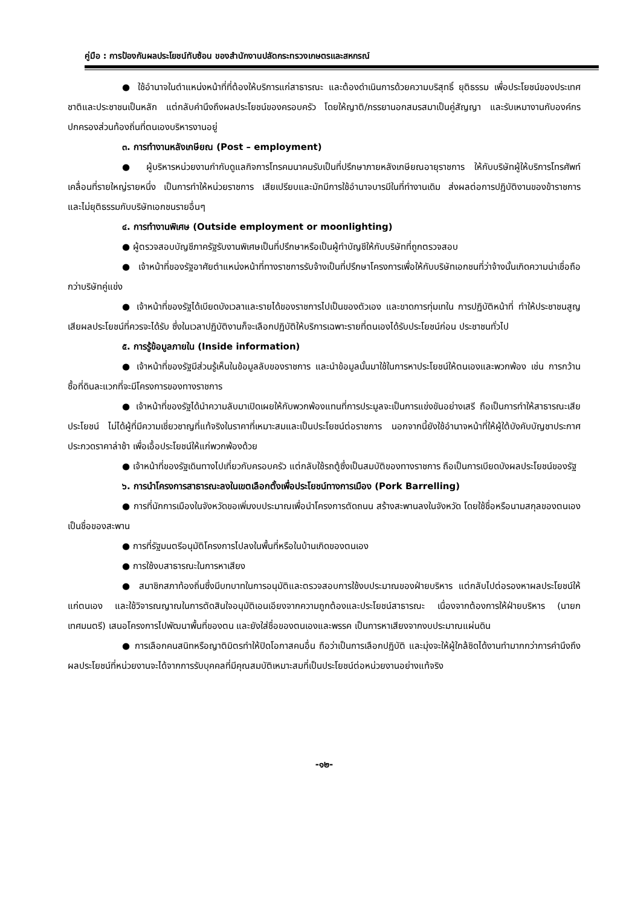คู่มือ : การป้องกันผลประโยชน์ทับซ้อน ของสำนักงานปลัดกระทรวงเกษตรและสหกรณ์
● ใช้อำนาจในตำแหน่งหน้าที่ที่ต้องให้บริการแก่สาธารณะ และต้องดำเนินการด้วยความบริสุทธิ์ ยุติธรรม เพื่อประโยชน์ของประเทศชาติและประชาชนเป็นหลัก แต่กลับคำนึงถึงผลประโยชน์ของครอบครัว โดยให้ญาติ/ภรรยานอกสมรสมาเป็นคู่สัญญา และรับเหมางานกับองค์กรปกครองส่วนท้องถิ่นที่ตนเองบริหารงานอยู่
๓. การทำงานหลังเกษียณ (Post – employment)
● ผู้บริหารหน่วยงานกำกับดูแลกิจการโทรคมนาคมรับเป็นที่ปรึกษาภายหลังเกษียณอายุราชการ ให้กับบริษัทผู้ให้บริการโทรศัพท์เคลื่อนที่รายใหญ่รายหนึ่ง เป็นการทำให้หน่วยราชการ เสียเปรียบและมักมีการใช้อำนาจบารมีในที่ทำงานเดิม ส่งผลต่อการปฏิบัติงานของข้าราชการ และไม่ยุติธรรมกับบริษัทเอกชนรายอื่นๆ
๔. การทำงานพิเศษ (Outside employment or moonlighting)
● ผู้ตรวจสอบบัญชีภาครัฐรับงานพิเศษเป็นที่ปรึกษาหรือเป็นผู้ทำบัญชีให้กับบริษัทที่ถูกตรวจสอบ
● เจ้าหน้าที่ของรัฐอาศัยตำแหน่งหน้าที่ทางราชการรับจ้างเป็นที่ปรึกษาโครงการเพื่อให้กับบริษัทเอกชนที่ว่าจ้างนั้นเกิดความน่าเชื่อถือกว่าบริษัทคู่แข่ง
● เจ้าหน้าที่ของรัฐได้เบียดบังเวลาและรายได้ของราชการไปเป็นของตัวเอง และขาดการทุ่มเทใน การปฏิบัติหน้าที่ ทำให้ประชาชนสูญเสียผลประโยชน์ที่ควรจะได้รับ ซึ่งในเวลาปฏิบัติงานก็จะเลือกปฏิบัติให้บริการเฉพาะรายที่ตนเองได้รับประโยชน์ก่อน ประชาชนทั่วไป
๕. การรู้ข้อมูลภายใน (Inside information)
● เจ้าหน้าที่ของรัฐมีส่วนรู้เห็นในข้อมูลลับของราชการ และนำข้อมูลนั้นมาใช้ในการหาประโยชน์ให้ตนเองและพวกพ้อง เช่น การกว้านซื้อที่ดินละแวกที่จะมีโครงการของทางราชการ
● เจ้าหน้าที่ของรัฐได้นำความลับมาเปิดเผยให้กับพวกพ้องแทนที่การประมูลจะเป็นการแข่งขันอย่างเสรี ถือเป็นการทำให้สาธารณะเสียประโยชน์ ไม่ได้ผู้ที่มีความเชี่ยวชาญที่แท้จริงในราคาที่เหมาะสมและเป็นประโยชน์ต่อราชการ นอกจากนี้ยังใช้อำนาจหน้าที่ให้ผู้ใต้บังคับบัญชาประกาศประกวดราคาล่าช้า เพื่อเอื้อประโยชน์ให้แก่พวกพ้องด้วย
● เจ้าหน้าที่ของรัฐเดินทางไปเที่ยวกับครอบครัว แต่กลับใช้รถตู้ซึ่งเป็นสมบัติของทางราชการ ถือเป็นการเบียดบังผลประโยชน์ของรัฐ
๖. การนำโครงการสาธารณะลงในเขตเลือกตั้งเพื่อประโยชน์ทางการเมือง (Pork Barrelling)
● การที่นักการเมืองในจังหวัดขอเพิ่มงบประมาณเพื่อนำโครงการตัดถนน สร้างสะพานลงในจังหวัด โดยใช้ชื่อหรือนามสกุลของตนเองเป็นชื่อของสะพาน
● การที่รัฐมนตรีอนุมัติโครงการไปลงในพื้นที่หรือในบ้านเกิดของตนเอง
● การใช้งบสาธารณะในการหาเสียง
● สมาชิกสภาท้องถิ่นซึ่งมีบทบาทในการอนุมัติและตรวจสอบการใช้งบประมาณของฝ่ายบริหาร แต่กลับไปต่อรองหาผลประโยชน์ให้แก่ตนเอง และใช้วิจารณญาณในการตัดสินใจอนุมัติเอนเอียงจากความถูกต้องและประโยชน์สาธารณะ เนื่องจากต้องการให้ฝ่ายบริหาร (นายกเทศมนตรี) เสนอโครงการไปพัฒนาพื้นที่ของตน และยังใส่ชื่อของตนเองและพรรค เป็นการหาเสียงจากงบประมาณแผ่นดิน
● การเลือกคนสนิทหรือญาติมิตรทำให้ปิดโอกาสคนอื่น ถือว่าเป็นการเลือกปฏิบัติ และมุ่งจะให้ผู้ใกล้ชิดได้งานทำมากกว่าการคำนึงถึงผลประโยชน์ที่หน่วยงานจะได้จากการรับบุคคลที่มีคุณสมบัติเหมาะสมที่เป็นประโยชน์ต่อหน่วยงานอย่างแท้จริง
-๑๒-